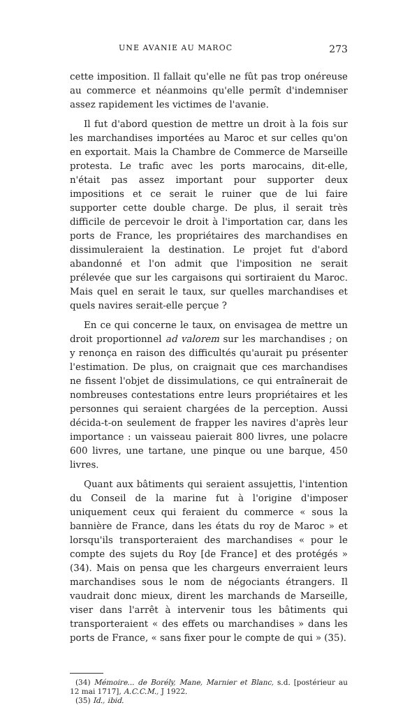UNE AVANIE AU MAROC 273
cette imposition. Il fallait qu'elle ne fût pas trop onéreuse au commerce et néanmoins qu'elle permît d'indemniser assez rapidement les victimes de l'avanie.
Il fut d'abord question de mettre un droit à la fois sur les marchandises importées au Maroc et sur celles qu'on en exportait. Mais la Chambre de Commerce de Marseille protesta. Le trafic avec les ports marocains, dit-elle, n'était pas assez important pour supporter deux impositions et ce serait le ruiner que de lui faire supporter cette double charge. De plus, il serait très difficile de percevoir le droit à l'importation car, dans les ports de France, les propriétaires des marchandises en dissimuleraient la destination. Le projet fut d'abord abandonné et l'on admit que l'imposition ne serait prélevée que sur les cargaisons qui sortiraient du Maroc. Mais quel en serait le taux, sur quelles marchandises et quels navires serait-elle perçue ?
En ce qui concerne le taux, on envisagea de mettre un droit proportionnel ad valorem sur les marchandises ; on y renonça en raison des difficultés qu'aurait pu présenter l'estimation. De plus, on craignait que ces marchandises ne fissent l'objet de dissimulations, ce qui entraînerait de nombreuses contestations entre leurs propriétaires et les personnes qui seraient chargées de la perception. Aussi décida-t-on seulement de frapper les navires d'après leur importance : un vaisseau paierait 800 livres, une polacre 600 livres, une tartane, une pinque ou une barque, 450 livres.
Quant aux bâtiments qui seraient assujettis, l'intention du Conseil de la marine fut à l'origine d'imposer uniquement ceux qui feraient du commerce « sous la bannière de France, dans les états du roy de Maroc » et lorsqu'ils transporteraient des marchandises « pour le compte des sujets du Roy [de France] et des protégés » (34). Mais on pensa que les chargeurs enverraient leurs marchandises sous le nom de négociants étrangers. Il vaudrait donc mieux, dirent les marchands de Marseille, viser dans l'arrêt à intervenir tous les bâtiments qui transporteraient « des effets ou marchandises » dans les ports de France, « sans fixer pour le compte de qui » (35).
(34) Mémoire... de Borély, Mane, Marnier et Blanc, s.d. [postérieur au 12 mai 1717], A.C.C.M., J 1922.
(35) Id., ibid.